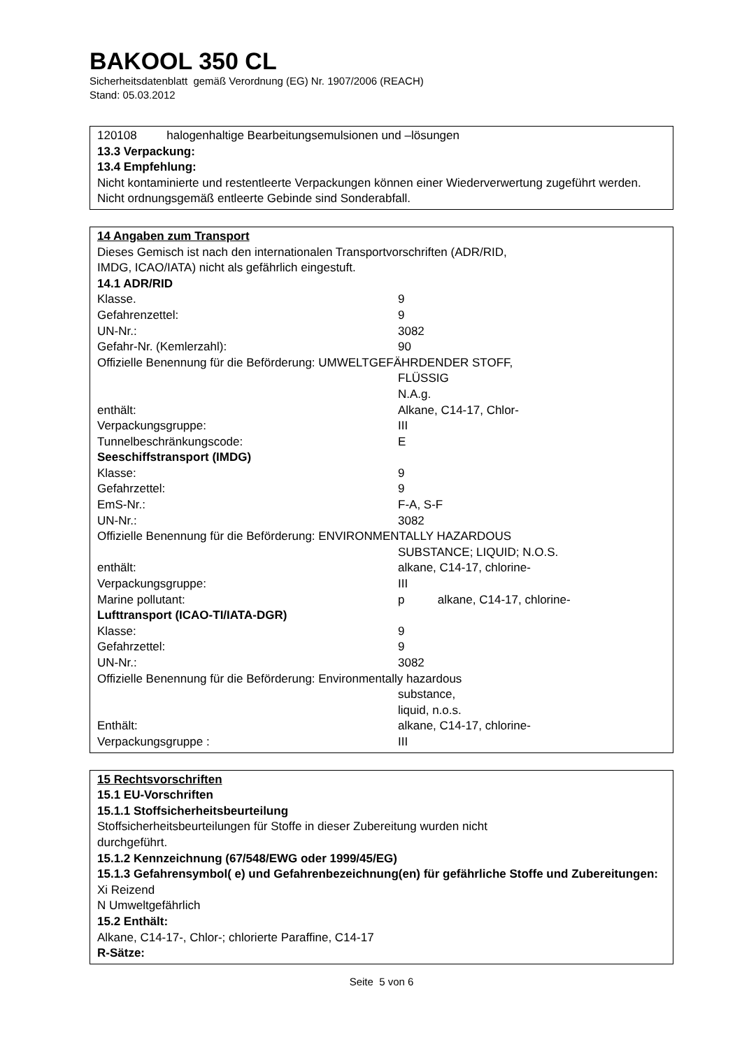BAKOOL 350 CL
Sicherheitsdatenblatt gemäß Verordnung (EG) Nr. 1907/2006 (REACH)
Stand: 05.03.2012
120108 halogenhaltige Bearbeitungsemulsionen und –lösungen
13.3 Verpackung:
13.4 Empfehlung:
Nicht kontaminierte und restentleerte Verpackungen können einer Wiederverwertung zugeführt werden. Nicht ordnungsgemäß entleerte Gebinde sind Sonderabfall.
14 Angaben zum Transport
Dieses Gemisch ist nach den internationalen Transportvorschriften (ADR/RID,
IMDG, ICAO/IATA) nicht als gefährlich eingestuft.
14.1 ADR/RID
| Klasse. | 9 |
| Gefahrenzettel: | 9 |
| UN-Nr.: | 3082 |
| Gefahr-Nr. (Kemlerzahl): | 90 |
| Offizielle Benennung für die Beförderung: UMWELTGEFÄHRDENDER STOFF, | |
| | FLÜSSIG N.A.g. |
| enthält: | Alkane, C14-17, Chlor- |
| Verpackungsgruppe: | III |
| Tunnelbeschränkungscode: | E |
| Seeschiffstransport (IMDG) | |
| Klasse: | 9 |
| Gefahrzettel: | 9 |
| EmS-Nr.: | F-A, S-F |
| UN-Nr.: | 3082 |
| Offizielle Benennung für die Beförderung: ENVIRONMENTALLY HAZARDOUS | |
| | SUBSTANCE; LIQUID; N.O.S. |
| enthält: | alkane, C14-17, chlorine- |
| Verpackungsgruppe: | III |
| Marine pollutant: | p alkane, C14-17, chlorine- |
| Lufttransport (ICAO-TI/IATA-DGR) | |
| Klasse: | 9 |
| Gefahrzettel: | 9 |
| UN-Nr.: | 3082 |
| Offizielle Benennung für die Beförderung: Environmentally hazardous | |
| | substance, liquid, n.o.s. |
| Enthält: | alkane, C14-17, chlorine- |
| Verpackungsgruppe : | III |
15 Rechtsvorschriften
15.1 EU-Vorschriften
15.1.1 Stoffsicherheitsbeurteilung
Stoffsicherheitsbeurteilungen für Stoffe in dieser Zubereitung wurden nicht
durchgeführt.
15.1.2 Kennzeichnung (67/548/EWG oder 1999/45/EG)
15.1.3 Gefahrensymbol( e) und Gefahrenbezeichnung(en) für gefährliche Stoffe und Zubereitungen:
Xi Reizend
N Umweltgefährlich
15.2 Enthält:
Alkane, C14-17-, Chlor-; chlorierte Paraffine, C14-17
R-Sätze:
Seite 5 von 6